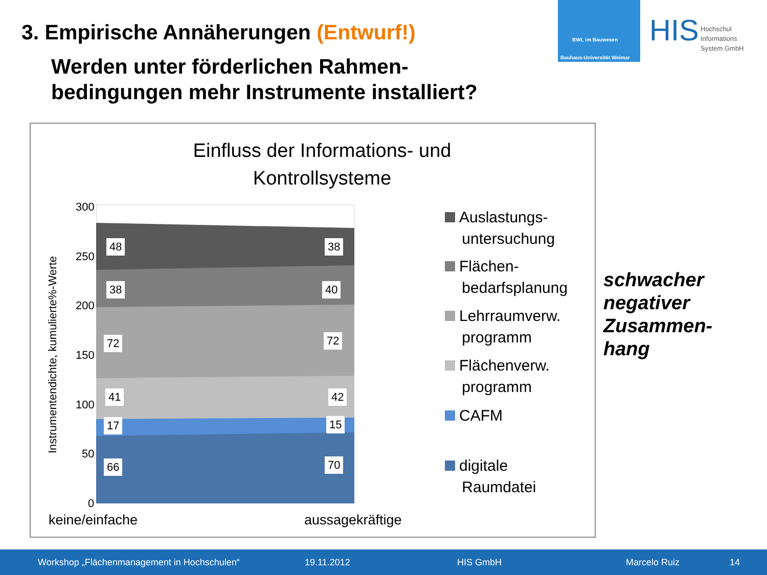3. Empirische Annäherungen (Entwurf!)
BWL im Bauwesen
Bauhaus-Universität Weimar
HIS Hochschul
Informations
System GmbH
Werden unter förderlichen Rahmen-
bedingungen mehr Instrumente installiert?
Einfluss der Informations- und Kontrollsysteme
300
250
200
150
100
50
0
Instrumentendichte, kumulierte%-Werte
48 38
38 40
72 72
41 42
17 15
66 70
keine/einfache aussagekräftige
Auslastungs-
untersuchung
Flächen-
bedarfsplanung
Lehrraumverw.
programm
Flächenverw.
programm
CAFM
digitale
Raumdatei
schwacher
negativer
Zusammen-
hang
Workshop „Flächenmanagement in Hochschulen“19.11.2012 HIS GmbH Marcelo Ruiz 14